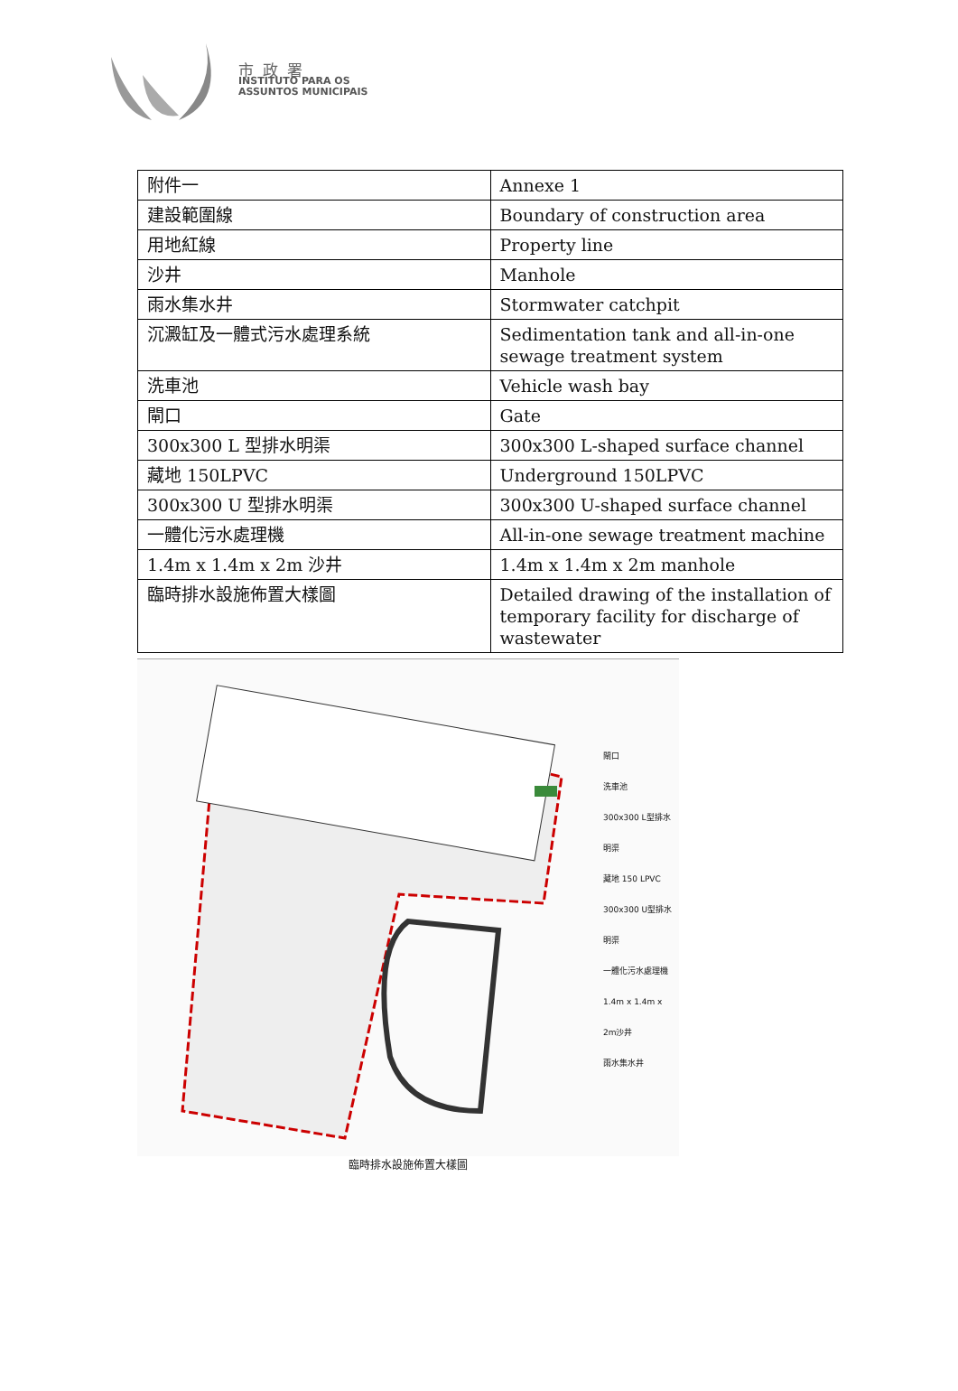市政署
INSTITUTO PARA OS
ASSUNTOS MUNICIPAIS
| 附件一 | Annexe 1 |
| 建設範圍線 | Boundary of construction area |
| 用地紅線 | Property line |
| 沙井 | Manhole |
| 雨水集水井 | Stormwater catchpit |
| 沉澱缸及一體式污水處理系統 | Sedimentation tank and all-in-one sewage treatment system |
| 洗車池 | Vehicle wash bay |
| 閘口 | Gate |
| 300x300 L 型排水明渠 | 300x300 L-shaped surface channel |
| 藏地 150LPVC | Underground 150LPVC |
| 300x300 U 型排水明渠 | 300x300 U-shaped surface channel |
| 一體化污水處理機 | All-in-one sewage treatment machine |
| 1.4m x 1.4m x 2m 沙井 | 1.4m x 1.4m x 2m manhole |
| 臨時排水設施佈置大樣圖 | Detailed drawing of the installation of temporary facility for discharge of wastewater |
閘口
洗車池
300x300 L型排水明渠
藏地 150 LPVC
300x300 U型排水明渠
一體化污水處理機
1.4m x 1.4m x 2m沙井
雨水集水井
臨時排水設施佈置大樣圖